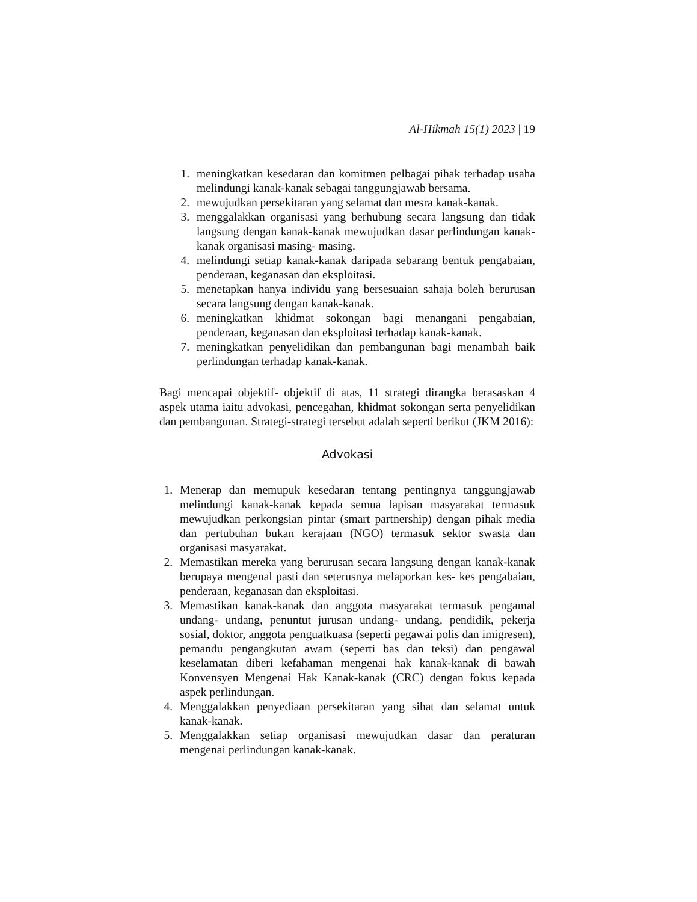Al-Hikmah 15(1) 2023 | 19
1. meningkatkan kesedaran dan komitmen pelbagai pihak terhadap usaha melindungi kanak-kanak sebagai tanggungjawab bersama.
2. mewujudkan persekitaran yang selamat dan mesra kanak-kanak.
3. menggalakkan organisasi yang berhubung secara langsung dan tidak langsung dengan kanak-kanak mewujudkan dasar perlindungan kanak-kanak organisasi masing- masing.
4. melindungi setiap kanak-kanak daripada sebarang bentuk pengabaian, penderaan, keganasan dan eksploitasi.
5. menetapkan hanya individu yang bersesuaian sahaja boleh berurusan secara langsung dengan kanak-kanak.
6. meningkatkan khidmat sokongan bagi menangani pengabaian, penderaan, keganasan dan eksploitasi terhadap kanak-kanak.
7. meningkatkan penyelidikan dan pembangunan bagi menambah baik perlindungan terhadap kanak-kanak.
Bagi mencapai objektif- objektif di atas, 11 strategi dirangka berasaskan 4 aspek utama iaitu advokasi, pencegahan, khidmat sokongan serta penyelidikan dan pembangunan. Strategi-strategi tersebut adalah seperti berikut (JKM 2016):
Advokasi
1. Menerap dan memupuk kesedaran tentang pentingnya tanggungjawab melindungi kanak-kanak kepada semua lapisan masyarakat termasuk mewujudkan perkongsian pintar (smart partnership) dengan pihak media dan pertubuhan bukan kerajaan (NGO) termasuk sektor swasta dan organisasi masyarakat.
2. Memastikan mereka yang berurusan secara langsung dengan kanak-kanak berupaya mengenal pasti dan seterusnya melaporkan kes- kes pengabaian, penderaan, keganasan dan eksploitasi.
3. Memastikan kanak-kanak dan anggota masyarakat termasuk pengamal undang- undang, penuntut jurusan undang- undang, pendidik, pekerja sosial, doktor, anggota penguatkuasa (seperti pegawai polis dan imigresen), pemandu pengangkutan awam (seperti bas dan teksi) dan pengawal keselamatan diberi kefahaman mengenai hak kanak-kanak di bawah Konvensyen Mengenai Hak Kanak-kanak (CRC) dengan fokus kepada aspek perlindungan.
4. Menggalakkan penyediaan persekitaran yang sihat dan selamat untuk kanak-kanak.
5. Menggalakkan setiap organisasi mewujudkan dasar dan peraturan mengenai perlindungan kanak-kanak.